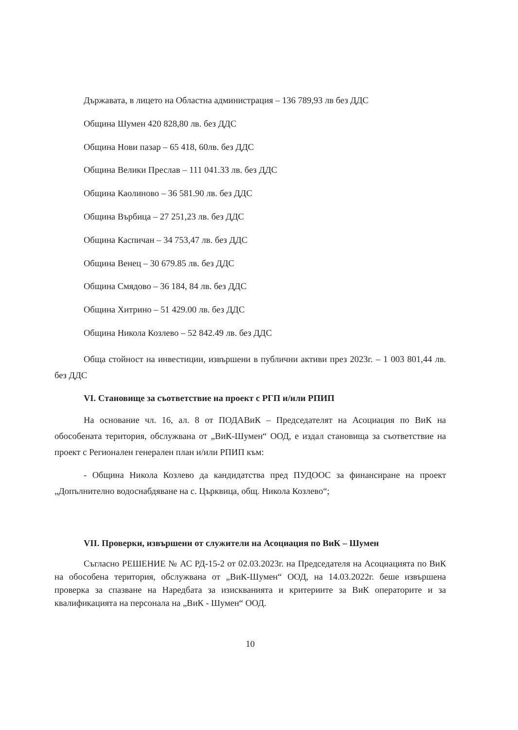Държавата, в лицето на Областна администрация – 136 789,93 лв без ДДС
Община Шумен 420 828,80 лв. без ДДС
Община Нови пазар – 65 418, 60лв. без ДДС
Община Велики Преслав – 111 041.33 лв. без ДДС
Община Каолиново – 36 581.90 лв. без ДДС
Община Върбица – 27 251,23 лв. без ДДС
Община Каспичан – 34 753,47 лв. без ДДС
Община Венец – 30 679.85 лв. без ДДС
Община Смядово – 36 184, 84 лв. без ДДС
Община Хитрино – 51 429.00 лв. без ДДС
Община Никола Козлево – 52 842.49 лв. без ДДС
Обща стойност на инвестиции, извършени в публични активи през 2023г. – 1 003 801,44 лв. без ДДС
VI. Становище за съответствие на проект с РГП и/или РПИП
На основание чл. 16, ал. 8 от ПОДАВиК – Председателят на Асоциация по ВиК на обособената територия, обслужвана от „ВиК-Шумен“ ООД, е издал становища за съответствие на проект с Регионален генерален план и/или РПИП към:
- Община Никола Козлево да кандидатства пред ПУДООС за финансиране на проект „Допълнително водоснабдяване на с. Църквица, общ. Никола Козлево“;
VII. Проверки, извършени от служители на Асоциация по ВиК – Шумен
Съгласно РЕШЕНИЕ № АС РД-15-2 от 02.03.2023г. на Председателя на Асоциацията по ВиК на обособена територия, обслужвана от „ВиК-Шумен“ ООД, на 14.03.2022г. беше извършена проверка за спазване на Наредбата за изискванията и критериите за ВиК операторите и за квалификацията на персонала на „ВиК - Шумен“ ООД.
10